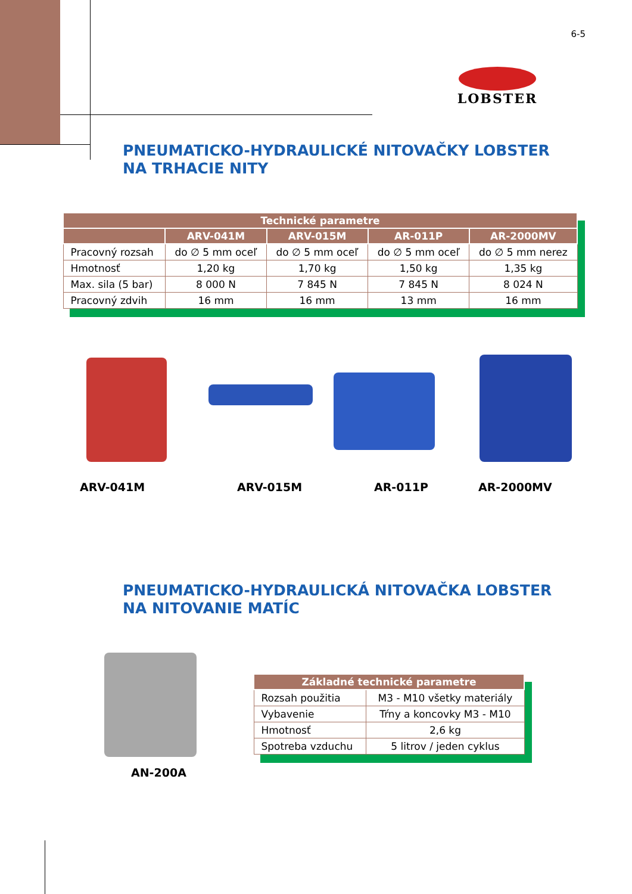6-5
LOBSTER
PNEUMATICKO-HYDRAULICKÉ NITOVAČKY LOBSTER
NA TRHACIE NITY
| Technické parametre | | | | |
| --- | --- | --- | --- | --- |
| | ARV-041M | ARV-015M | AR-011P | AR-2000MV |
| Pracovný rozsah | do ∅ 5 mm oceľ | do ∅ 5 mm oceľ | do ∅ 5 mm oceľ | do ∅ 5 mm nerez |
| Hmotnosť | 1,20 kg | 1,70 kg | 1,50 kg | 1,35 kg |
| Max. sila (5 bar) | 8 000 N | 7 845 N | 7 845 N | 8 024 N |
| Pracovný zdvih | 16 mm | 16 mm | 13 mm | 16 mm |
ARV-041M ARV-015M AR-011P AR-2000MV
PNEUMATICKO-HYDRAULICKÁ NITOVAČKA LOBSTER
NA NITOVANIE MATÍC
AN-200A
| Základné technické parametre | |
| --- | --- |
| Rozsah použitia | M3 - M10 všetky materiály |
| Vybavenie | Tŕny a koncovky M3 - M10 |
| Hmotnosť | 2,6 kg |
| Spotreba vzduchu | 5 litrov / jeden cyklus |